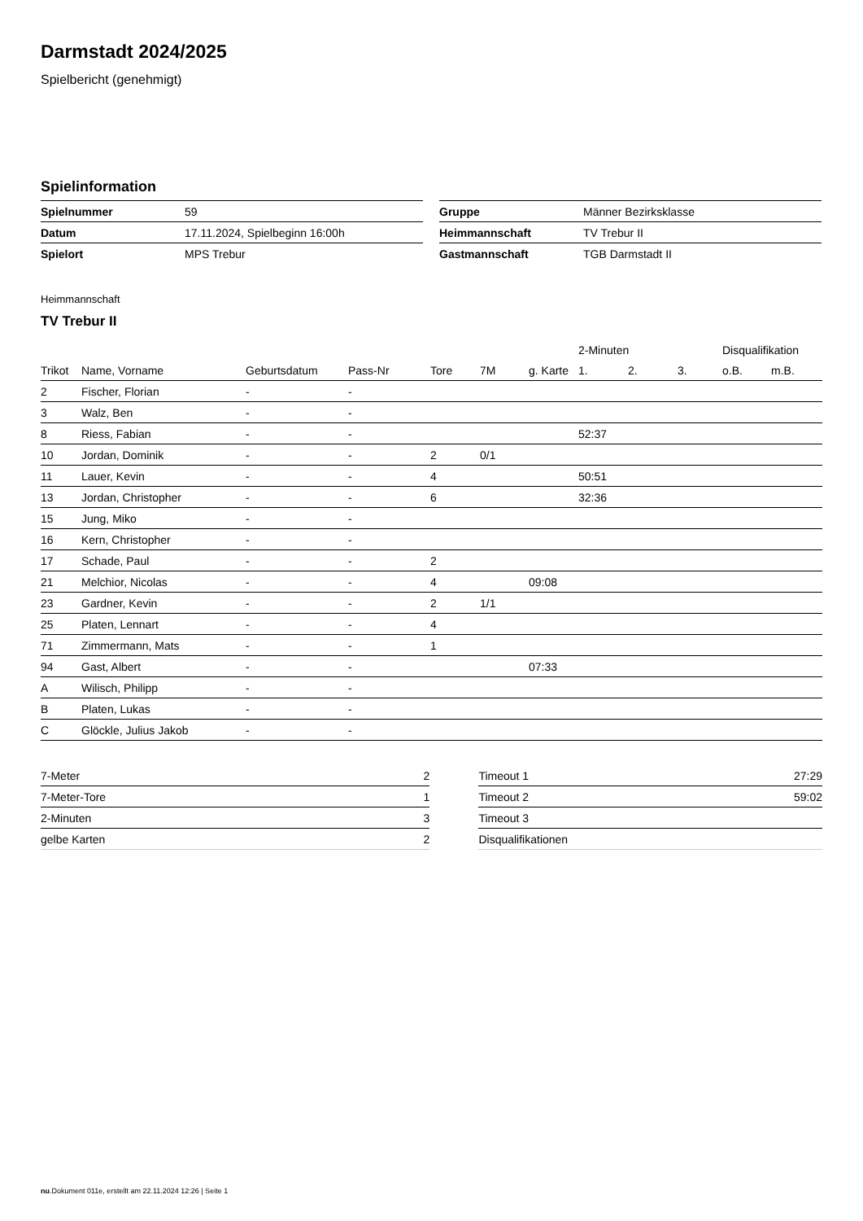Darmstadt 2024/2025
Spielbericht (genehmigt)
Spielinformation
| Spielnummer | 59 |
| Datum | 17.11.2024, Spielbeginn 16:00h |
| Spielort | MPS Trebur |
| Gruppe | Männer Bezirksklasse |
| Heimmannschaft | TV Trebur II |
| Gastmannschaft | TGB Darmstadt II |
Heimmannschaft
TV Trebur II
| | | | | | | | 2-Minuten | | | Disqualifikation | |
| --- | --- | --- | --- | --- | --- | --- | --- | --- | --- | --- | --- |
| Trikot | Name, Vorname | Geburtsdatum | Pass-Nr | Tore | 7M | g. Karte | 1. | 2. | 3. | o.B. | m.B. |
| 2 | Fischer, Florian | - | - | | | | | | | | |
| 3 | Walz, Ben | - | - | | | | | | | | |
| 8 | Riess, Fabian | - | - | | | | 52:37 | | | | |
| 10 | Jordan, Dominik | - | - | 2 | 0/1 | | | | | | |
| 11 | Lauer, Kevin | - | - | 4 | | | 50:51 | | | | |
| 13 | Jordan, Christopher | - | - | 6 | | | 32:36 | | | | |
| 15 | Jung, Miko | - | - | | | | | | | | |
| 16 | Kern, Christopher | - | - | | | | | | | | |
| 17 | Schade, Paul | - | - | 2 | | | | | | | |
| 21 | Melchior, Nicolas | - | - | 4 | | 09:08 | | | | | |
| 23 | Gardner, Kevin | - | - | 2 | 1/1 | | | | | | |
| 25 | Platen, Lennart | - | - | 4 | | | | | | | |
| 71 | Zimmermann, Mats | - | - | 1 | | | | | | | |
| 94 | Gast, Albert | - | - | | | 07:33 | | | | | |
| A | Wilisch, Philipp | - | - | | | | | | | | |
| B | Platen, Lukas | - | - | | | | | | | | |
| C | Glöckle, Julius Jakob | - | - | | | | | | | | |
| 7-Meter | 2 |
| 7-Meter-Tore | 1 |
| 2-Minuten | 3 |
| gelbe Karten | 2 |
| Timeout 1 | 27:29 |
| Timeout 2 | 59:02 |
| Timeout 3 | |
| Disqualifikationen | |
nu.Dokument 011e, erstellt am 22.11.2024 12:26 | Seite 1